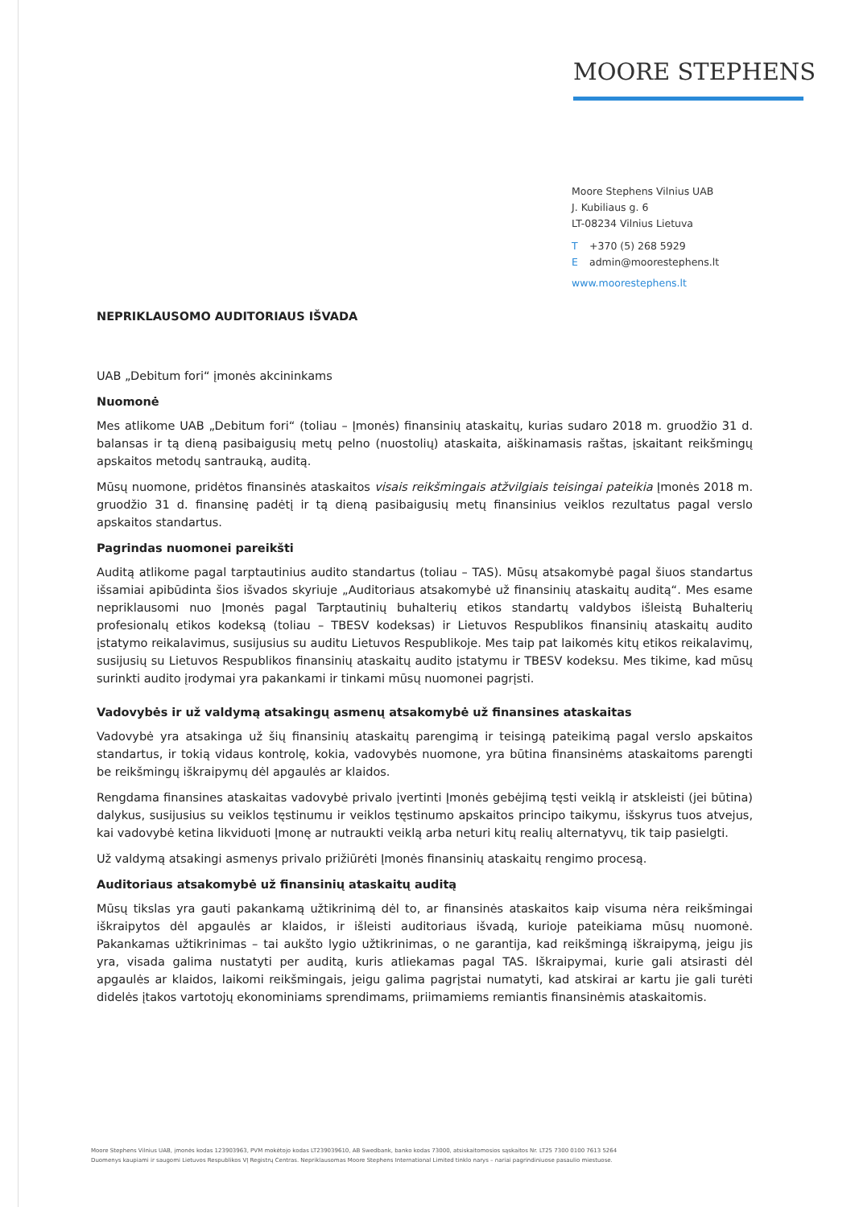MOORE STEPHENS
Moore Stephens Vilnius UAB
J. Kubiliaus g. 6
LT-08234 Vilnius Lietuva
T +370 (5) 268 5929
Eadmin@moorestephens.lt
www.moorestephens.lt
NEPRIKLAUSOMO AUDITORIAUS IŠVADA
UAB „Debitum fori“ įmonės akcininkams
Nuomonė
Mes atlikome UAB „Debitum fori“ (toliau – Įmonės) finansinių ataskaitų, kurias sudaro 2018 m. gruodžio 31 d. balansas ir tą dieną pasibaigusių metų pelno (nuostolių) ataskaita, aiškinamasis raštas, įskaitant reikšmingų apskaitos metodų santrauką, auditą.
Mūsų nuomone, pridėtos finansinės ataskaitos visais reikšmingais atžvilgiais teisingai pateikia Įmonės 2018 m. gruodžio 31 d. finansinę padėtį ir tą dieną pasibaigusių metų finansinius veiklos rezultatus pagal verslo apskaitos standartus.
Pagrindas nuomonei pareikšti
Auditą atlikome pagal tarptautinius audito standartus (toliau – TAS). Mūsų atsakomybė pagal šiuos standartus išsamiai apibūdinta šios išvados skyriuje „Auditoriaus atsakomybė už finansinių ataskaitų auditą“. Mes esame nepriklausomi nuo Įmonės pagal Tarptautinių buhalterių etikos standartų valdybos išleistą Buhalterių profesionalų etikos kodeksą (toliau – TBESV kodeksas) ir Lietuvos Respublikos finansinių ataskaitų audito įstatymo reikalavimus, susijusius su auditu Lietuvos Respublikoje. Mes taip pat laikomės kitų etikos reikalavimų, susijusių su Lietuvos Respublikos finansinių ataskaitų audito įstatymu ir TBESV kodeksu. Mes tikime, kad mūsų surinkti audito įrodymai yra pakankami ir tinkami mūsų nuomonei pagrįsti.
Vadovybės ir už valdymą atsakingų asmenų atsakomybė už finansines ataskaitas
Vadovybė yra atsakinga už šių finansinių ataskaitų parengimą ir teisingą pateikimą pagal verslo apskaitos standartus, ir tokią vidaus kontrolę, kokia, vadovybės nuomone, yra būtina finansinėms ataskaitoms parengti be reikšmingų iškraipymų dėl apgaulės ar klaidos.
Rengdama finansines ataskaitas vadovybė privalo įvertinti Įmonės gebėjimą tęsti veiklą ir atskleisti (jei būtina) dalykus, susijusius su veiklos tęstinumu ir veiklos tęstinumo apskaitos principo taikymu, išskyrus tuos atvejus, kai vadovybė ketina likviduoti Įmonę ar nutraukti veiklą arba neturi kitų realių alternatyvų, tik taip pasielgti.
Už valdymą atsakingi asmenys privalo prižiūrėti Įmonės finansinių ataskaitų rengimo procesą.
Auditoriaus atsakomybė už finansinių ataskaitų auditą
Mūsų tikslas yra gauti pakankamą užtikrinimą dėl to, ar finansinės ataskaitos kaip visuma nėra reikšmingai iškraipytos dėl apgaulės ar klaidos, ir išleisti auditoriaus išvadą, kurioje pateikiama mūsų nuomonė. Pakankamas užtikrinimas – tai aukšto lygio užtikrinimas, o ne garantija, kad reikšmingą iškraipymą, jeigu jis yra, visada galima nustatyti per auditą, kuris atliekamas pagal TAS. Iškraipymai, kurie gali atsirasti dėl apgaulės ar klaidos, laikomi reikšmingais, jeigu galima pagrįstai numatyti, kad atskirai ar kartu jie gali turėti didelės įtakos vartotojų ekonominiams sprendimams, priimamiems remiantis finansinėmis ataskaitomis.
Moore Stephens Vilnius UAB, įmonės kodas 123903963, PVM mokėtojo kodas LT239039610, AB Swedbank, banko kodas 73000, atsiskaitomosios sąskaitos Nr. LT25 7300 0100 7613 5264
Duomenys kaupiami ir saugomi Lietuvos Respublikos VĮ Registrų Centras. Nepriklausomas Moore Stephens International Limited tinklo narys – nariai pagrindiniuose pasaulio miestuose.